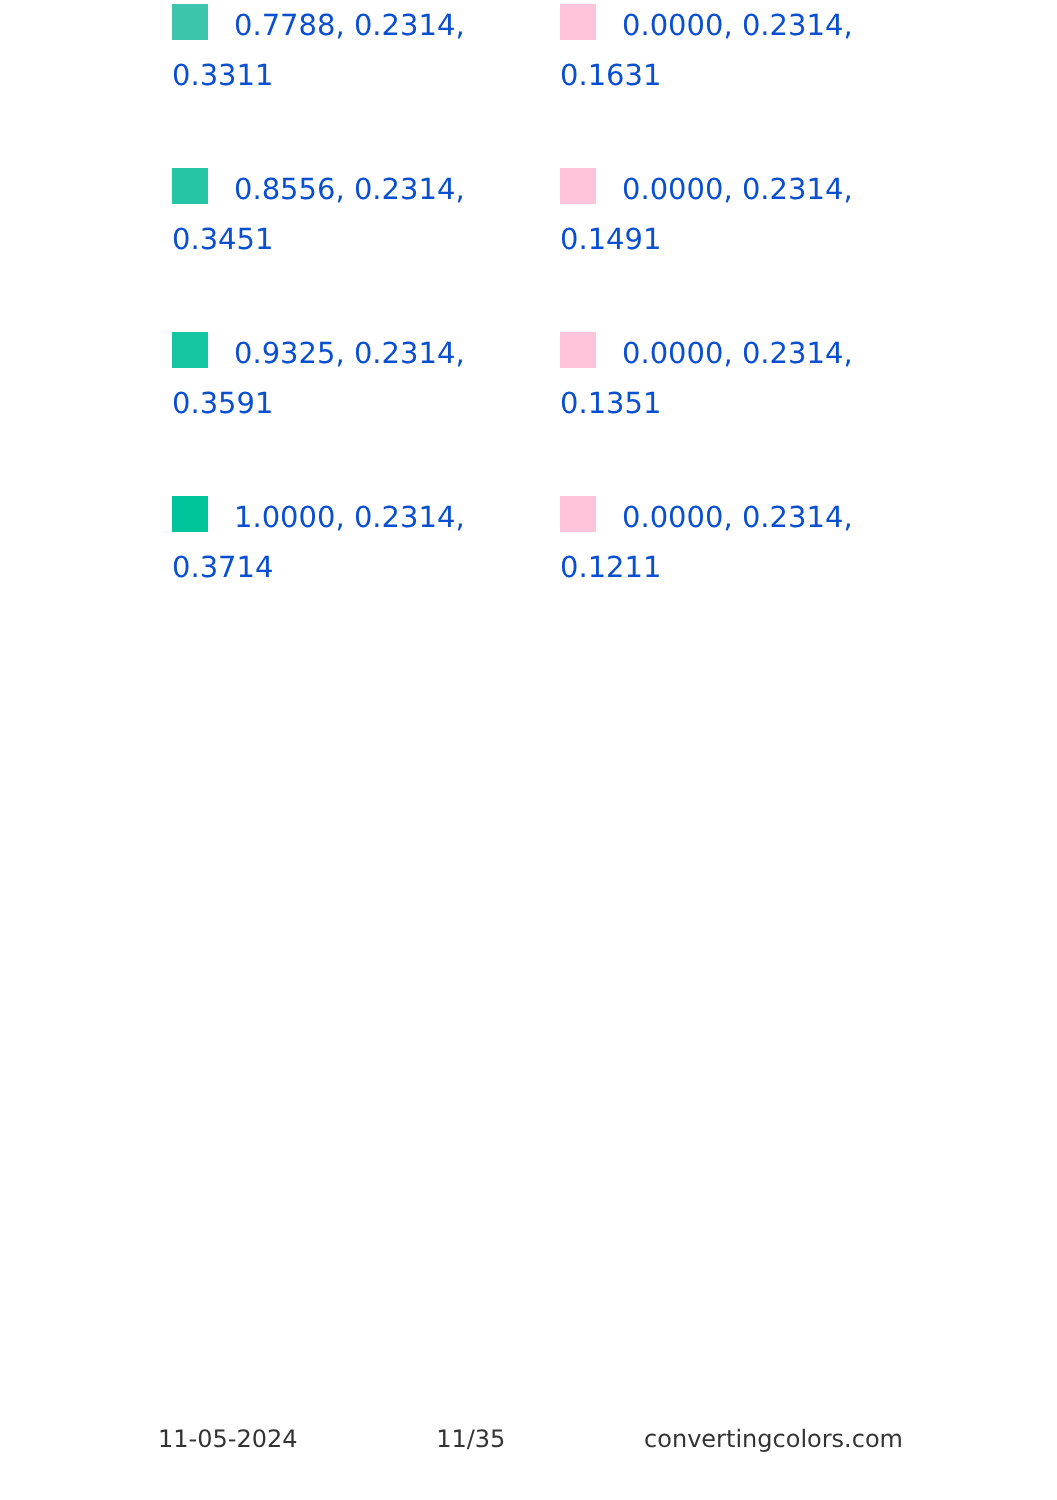0.7788, 0.2314, 0.3311
0.0000, 0.2314, 0.1631
0.8556, 0.2314, 0.3451
0.0000, 0.2314, 0.1491
0.9325, 0.2314, 0.3591
0.0000, 0.2314, 0.1351
1.0000, 0.2314, 0.3714
0.0000, 0.2314, 0.1211
11-05-2024 11/35 convertingcolors.com